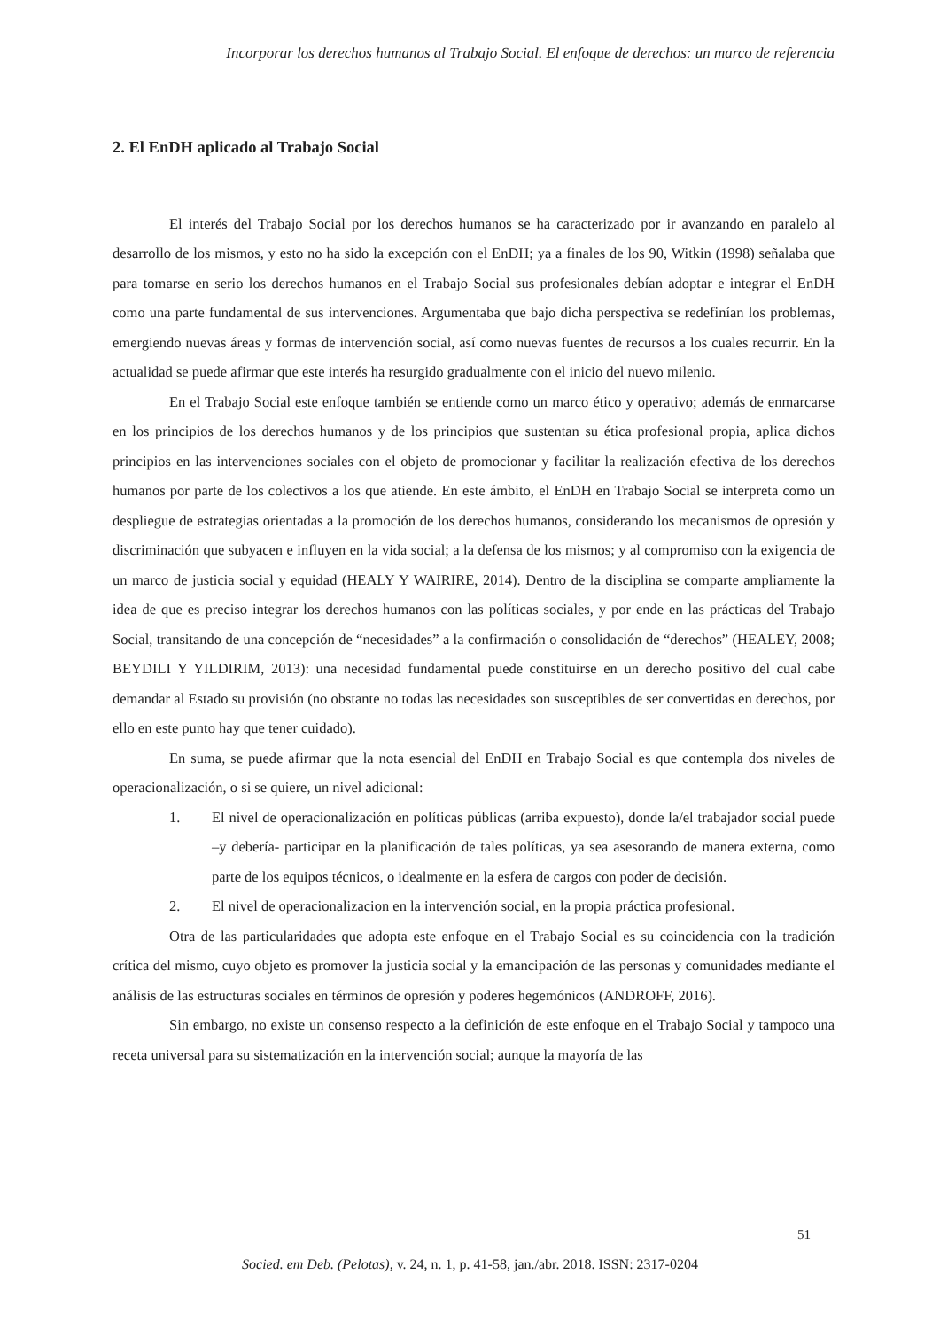Incorporar los derechos humanos al Trabajo Social. El enfoque de derechos: un marco de referencia
2. El EnDH aplicado al Trabajo Social
El interés del Trabajo Social por los derechos humanos se ha caracterizado por ir avanzando en paralelo al desarrollo de los mismos, y esto no ha sido la excepción con el EnDH; ya a finales de los 90, Witkin (1998) señalaba que para tomarse en serio los derechos humanos en el Trabajo Social sus profesionales debían adoptar e integrar el EnDH como una parte fundamental de sus intervenciones. Argumentaba que bajo dicha perspectiva se redefinían los problemas, emergiendo nuevas áreas y formas de intervención social, así como nuevas fuentes de recursos a los cuales recurrir. En la actualidad se puede afirmar que este interés ha resurgido gradualmente con el inicio del nuevo milenio.
En el Trabajo Social este enfoque también se entiende como un marco ético y operativo; además de enmarcarse en los principios de los derechos humanos y de los principios que sustentan su ética profesional propia, aplica dichos principios en las intervenciones sociales con el objeto de promocionar y facilitar la realización efectiva de los derechos humanos por parte de los colectivos a los que atiende. En este ámbito, el EnDH en Trabajo Social se interpreta como un despliegue de estrategias orientadas a la promoción de los derechos humanos, considerando los mecanismos de opresión y discriminación que subyacen e influyen en la vida social; a la defensa de los mismos; y al compromiso con la exigencia de un marco de justicia social y equidad (HEALY Y WAIRIRE, 2014). Dentro de la disciplina se comparte ampliamente la idea de que es preciso integrar los derechos humanos con las políticas sociales, y por ende en las prácticas del Trabajo Social, transitando de una concepción de “necesidades” a la confirmación o consolidación de “derechos” (HEALEY, 2008; BEYDILI Y YILDIRIM, 2013): una necesidad fundamental puede constituirse en un derecho positivo del cual cabe demandar al Estado su provisión (no obstante no todas las necesidades son susceptibles de ser convertidas en derechos, por ello en este punto hay que tener cuidado).
En suma, se puede afirmar que la nota esencial del EnDH en Trabajo Social es que contempla dos niveles de operacionalización, o si se quiere, un nivel adicional:
1. El nivel de operacionalización en políticas públicas (arriba expuesto), donde la/el trabajador social puede –y debería- participar en la planificación de tales políticas, ya sea asesorando de manera externa, como parte de los equipos técnicos, o idealmente en la esfera de cargos con poder de decisión.
2. El nivel de operacionalizacion en la intervención social, en la propia práctica profesional.
Otra de las particularidades que adopta este enfoque en el Trabajo Social es su coincidencia con la tradición crítica del mismo, cuyo objeto es promover la justicia social y la emancipación de las personas y comunidades mediante el análisis de las estructuras sociales en términos de opresión y poderes hegemónicos (ANDROFF, 2016).
Sin embargo, no existe un consenso respecto a la definición de este enfoque en el Trabajo Social y tampoco una receta universal para su sistematización en la intervención social; aunque la mayoría de las
51
Socied. em Deb. (Pelotas), v. 24, n. 1, p. 41-58, jan./abr. 2018. ISSN: 2317-0204